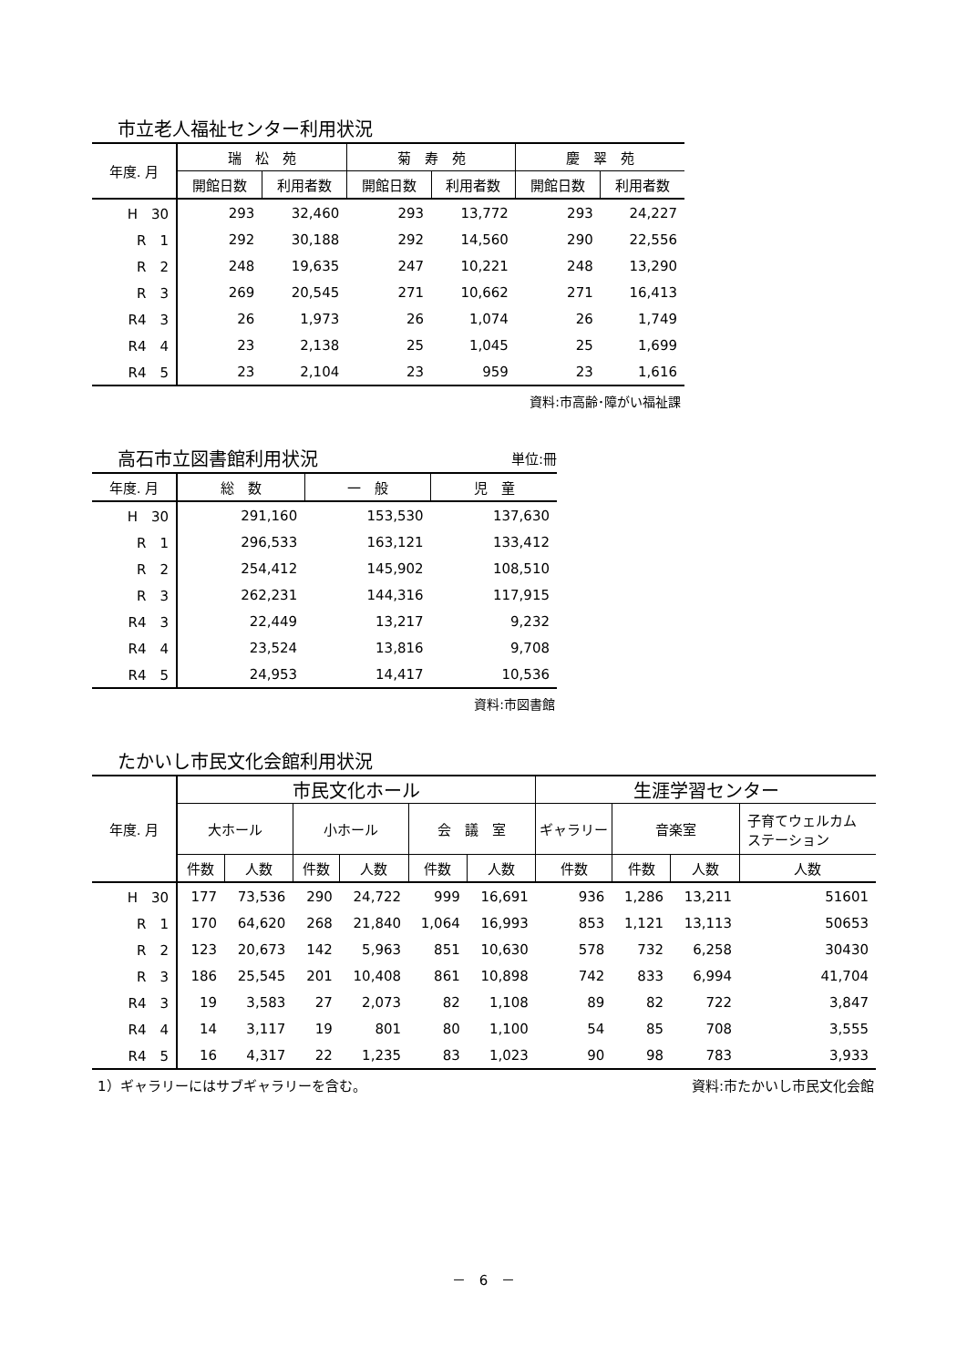市立老人福祉センター利用状況
| 年度. 月 | 瑞 松 苑 | | 菊 寿 苑 | | 慶 翠 苑 | |
| --- | --- | --- | --- | --- | --- | --- |
| | 開館日数 | 利用者数 | 開館日数 | 利用者数 | 開館日数 | 利用者数 |
| H 30 | 293 | 32,460 | 293 | 13,772 | 293 | 24,227 |
| R 1 | 292 | 30,188 | 292 | 14,560 | 290 | 22,556 |
| R 2 | 248 | 19,635 | 247 | 10,221 | 248 | 13,290 |
| R 3 | 269 | 20,545 | 271 | 10,662 | 271 | 16,413 |
| R4 3 | 26 | 1,973 | 26 | 1,074 | 26 | 1,749 |
| R4 4 | 23 | 2,138 | 25 | 1,045 | 25 | 1,699 |
| R4 5 | 23 | 2,104 | 23 | 959 | 23 | 1,616 |
資料:市高齢･障がい福祉課
高石市立図書館利用状況
単位:冊
| 年度. 月 | 総 数 | 一 般 | 児 童 |
| --- | --- | --- | --- |
| H 30 | 291,160 | 153,530 | 137,630 |
| R 1 | 296,533 | 163,121 | 133,412 |
| R 2 | 254,412 | 145,902 | 108,510 |
| R 3 | 262,231 | 144,316 | 117,915 |
| R4 3 | 22,449 | 13,217 | 9,232 |
| R4 4 | 23,524 | 13,816 | 9,708 |
| R4 5 | 24,953 | 14,417 | 10,536 |
資料:市図書館
たかいし市民文化会館利用状況
| 年度. 月 | 市民文化ホール | | | | | | 生涯学習センター | | | |
| --- | --- | --- | --- | --- | --- | --- | --- | --- | --- | --- |
| | 大ホール | | 小ホール | | 会 議 室 | | ギャラリー | 音楽室 | | 子育てウェルカム ステーション |
| | 件数 | 人数 | 件数 | 人数 | 件数 | 人数 | 件数 | 件数 | 人数 | 人数 |
| H 30 | 177 | 73,536 | 290 | 24,722 | 999 | 16,691 | 936 | 1,286 | 13,211 | 51601 |
| R 1 | 170 | 64,620 | 268 | 21,840 | 1,064 | 16,993 | 853 | 1,121 | 13,113 | 50653 |
| R 2 | 123 | 20,673 | 142 | 5,963 | 851 | 10,630 | 578 | 732 | 6,258 | 30430 |
| R 3 | 186 | 25,545 | 201 | 10,408 | 861 | 10,898 | 742 | 833 | 6,994 | 41,704 |
| R4 3 | 19 | 3,583 | 27 | 2,073 | 82 | 1,108 | 89 | 82 | 722 | 3,847 |
| R4 4 | 14 | 3,117 | 19 | 801 | 80 | 1,100 | 54 | 85 | 708 | 3,555 |
| R4 5 | 16 | 4,317 | 22 | 1,235 | 83 | 1,023 | 90 | 98 | 783 | 3,933 |
1）ギャラリーにはサブギャラリーを含む。 資料:市たかいし市民文化会館
－　6　－